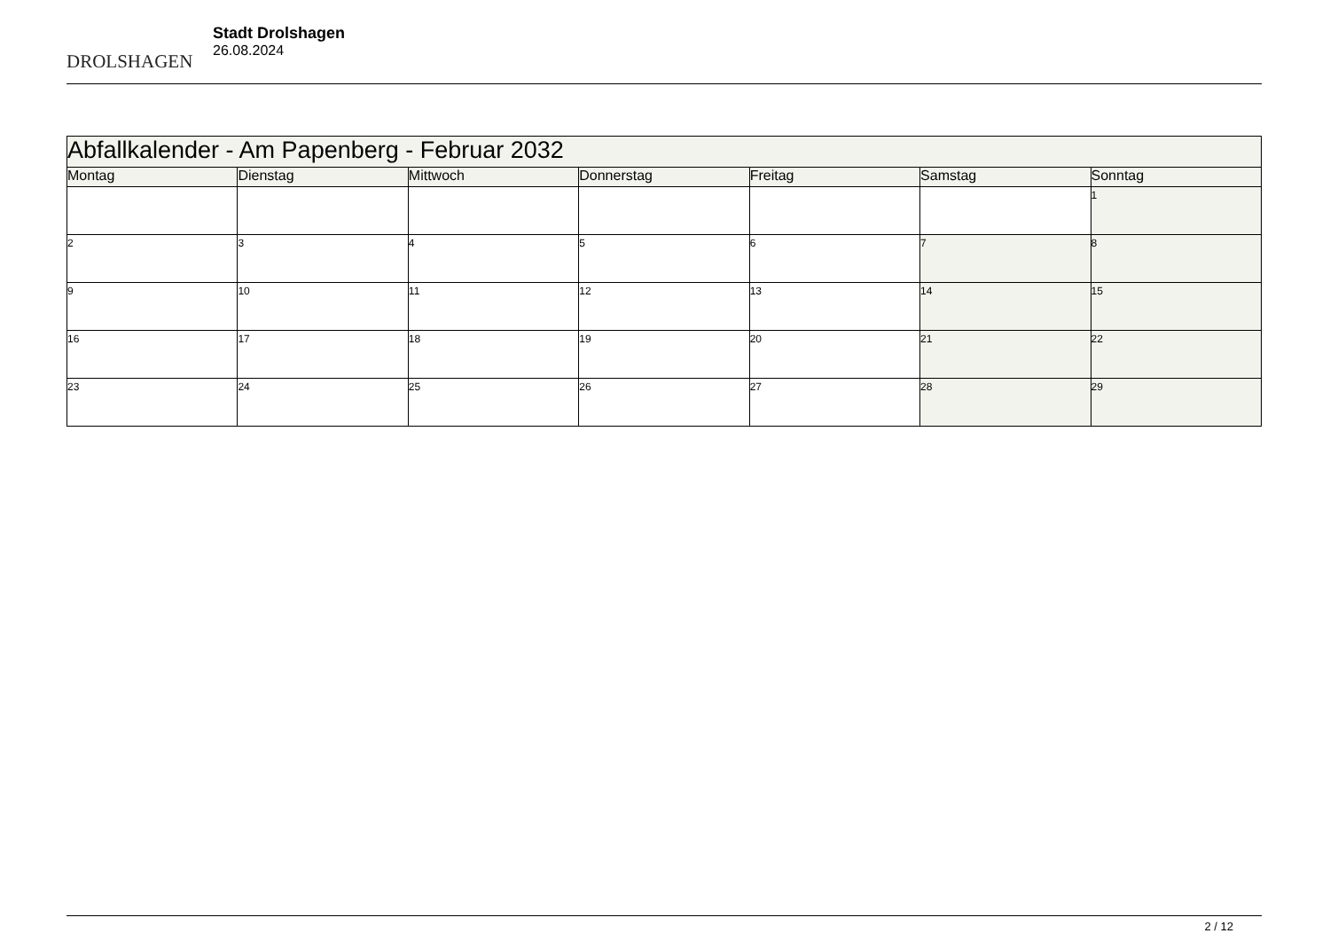DROLSHAGEN
Stadt Drolshagen
26.08.2024
| Abfallkalender - Am Papenberg - Februar 2032 | | | | | | |
| --- | --- | --- | --- | --- | --- | --- |
| Montag | Dienstag | Mittwoch | Donnerstag | Freitag | Samstag | Sonntag |
| | | | | | | 1 |
| 2 | 3 | 4 | 5 | 6 | 7 | 8 |
| 9 | 10 | 11 | 12 | 13 | 14 | 15 |
| 16 | 17 | 18 | 19 | 20 | 21 | 22 |
| 23 | 24 | 25 | 26 | 27 | 28 | 29 |
2 / 12